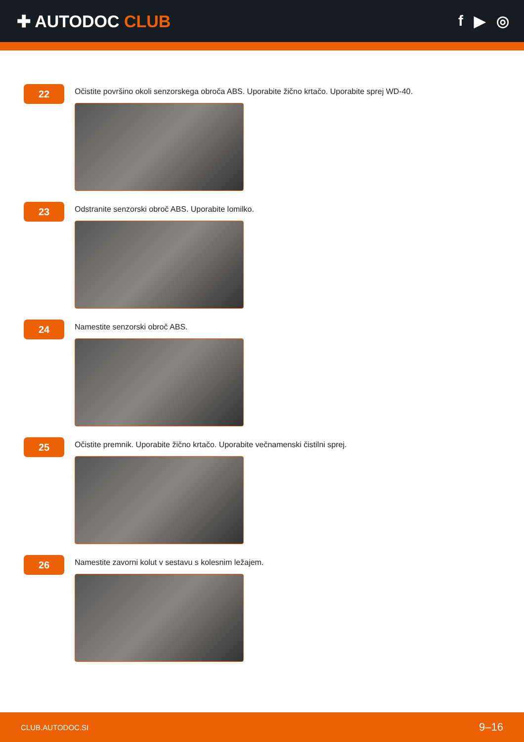✚ AUTODOC CLUB f ▶ ◎
22
Očistite površino okoli senzorskega obroča ABS. Uporabite žično krtačo. Uporabite sprej WD-40.
23
Odstranite senzorski obroč ABS. Uporabite lomilko.
24
Namestite senzorski obroč ABS.
25
Očistite premnik. Uporabite žično krtačo. Uporabite večnamenski čistilni sprej.
26
Namestite zavorni kolut v sestavu s kolesnim ležajem.
CLUB.AUTODOC.SI 9–16